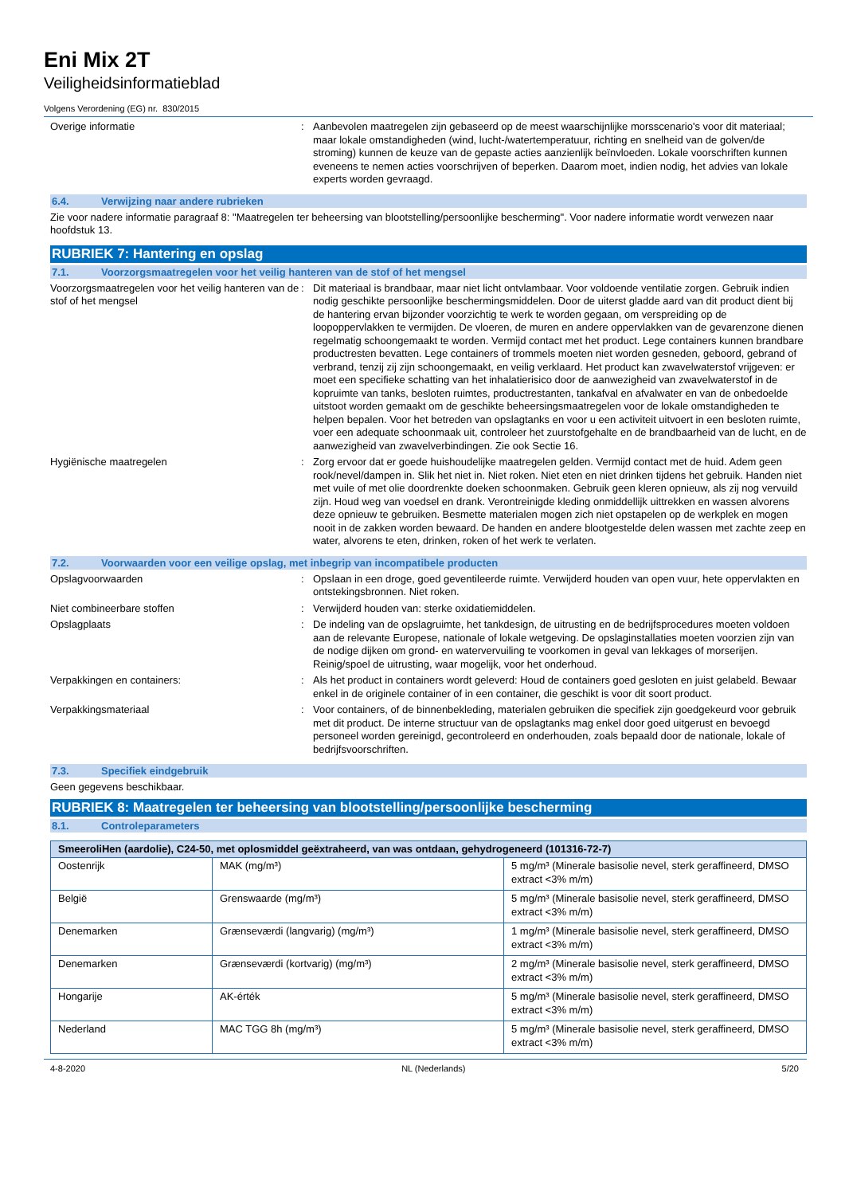Eni Mix 2T
Veiligheidsinformatieblad
Volgens Verordening (EG) nr. 830/2015
Overige informatie : Aanbevolen maatregelen zijn gebaseerd op de meest waarschijnlijke morsscenario's voor dit materiaal; maar lokale omstandigheden (wind, lucht-/watertemperatuur, richting en snelheid van de golven/de stroming) kunnen de keuze van de gepaste acties aanzienlijk beïnvloeden. Lokale voorschriften kunnen eveneens te nemen acties voorschrijven of beperken. Daarom moet, indien nodig, het advies van lokale experts worden gevraagd.
6.4. Verwijzing naar andere rubrieken
Zie voor nadere informatie paragraaf 8: "Maatregelen ter beheersing van blootstelling/persoonlijke bescherming". Voor nadere informatie wordt verwezen naar hoofdstuk 13.
RUBRIEK 7: Hantering en opslag
7.1. Voorzorgsmaatregelen voor het veilig hanteren van de stof of het mengsel
Voorzorgsmaatregelen voor het veilig hanteren van de stof of het mengsel
: Dit materiaal is brandbaar, maar niet licht ontvlambaar. Voor voldoende ventilatie zorgen. Gebruik indien nodig geschikte persoonlijke beschermingsmiddelen. Door de uiterst gladde aard van dit product dient bij de hantering ervan bijzonder voorzichtig te werk te worden gegaan, om verspreiding op de loopoppervlakken te vermijden. De vloeren, de muren en andere oppervlakken van de gevarenzone dienen regelmatig schoongemaakt te worden. Vermijd contact met het product. Lege containers kunnen brandbare productresten bevatten. Lege containers of trommels moeten niet worden gesneden, geboord, gebrand of verbrand, tenzij zij zijn schoongemaakt, en veilig verklaard. Het product kan zwavelwaterstof vrijgeven: er moet een specifieke schatting van het inhalatierisico door de aanwezigheid van zwavelwaterstof in de kopruimte van tanks, besloten ruimtes, productrestanten, tankafval en afvalwater en van de onbedoelde uitstoot worden gemaakt om de geschikte beheersingsmaatregelen voor de lokale omstandigheden te helpen bepalen. Voor het betreden van opslagtanks en voor u een activiteit uitvoert in een besloten ruimte, voer een adequate schoonmaak uit, controleer het zuurstofgehalte en de brandbaarheid van de lucht, en de aanwezigheid van zwavelverbindingen. Zie ook Sectie 16.
Hygiënische maatregelen : Zorg ervoor dat er goede huishoudelijke maatregelen gelden. Vermijd contact met de huid. Adem geen rook/nevel/dampen in. Slik het niet in. Niet roken. Niet eten en niet drinken tijdens het gebruik. Handen niet met vuile of met olie doordrenkte doeken schoonmaken. Gebruik geen kleren opnieuw, als zij nog vervuild zijn. Houd weg van voedsel en drank. Verontreinigde kleding onmiddellijk uittrekken en wassen alvorens deze opnieuw te gebruiken. Besmette materialen mogen zich niet opstapelen op de werkplek en mogen nooit in de zakken worden bewaard. De handen en andere blootgestelde delen wassen met zachte zeep en water, alvorens te eten, drinken, roken of het werk te verlaten.
7.2. Voorwaarden voor een veilige opslag, met inbegrip van incompatibele producten
Opslagvoorwaarden : Opslaan in een droge, goed geventileerde ruimte. Verwijderd houden van open vuur, hete oppervlakten en ontstekingsbronnen. Niet roken.
Niet combineerbare stoffen : Verwijderd houden van: sterke oxidatiemiddelen.
Opslagplaats : De indeling van de opslagruimte, het tankdesign, de uitrusting en de bedrijfsprocedures moeten voldoen aan de relevante Europese, nationale of lokale wetgeving. De opslaginstallaties moeten voorzien zijn van de nodige dijken om grond- en watervervuiling te voorkomen in geval van lekkages of morserijen. Reinig/spoel de uitrusting, waar mogelijk, voor het onderhoud.
Verpakkingen en containers: : Als het product in containers wordt geleverd: Houd de containers goed gesloten en juist gelabeld. Bewaar enkel in de originele container of in een container, die geschikt is voor dit soort product.
Verpakkingsmateriaal : Voor containers, of de binnenbekleding, materialen gebruiken die specifiek zijn goedgekeurd voor gebruik met dit product. De interne structuur van de opslagtanks mag enkel door goed uitgerust en bevoegd personeel worden gereinigd, gecontroleerd en onderhouden, zoals bepaald door de nationale, lokale of bedrijfsvoorschriften.
7.3. Specifiek eindgebruik
Geen gegevens beschikbaar.
RUBRIEK 8: Maatregelen ter beheersing van blootstelling/persoonlijke bescherming
8.1. Controleparameters
| SmeeroliHen (aardolie), C24-50, met oplosmiddel geëxtraheerd, van was ontdaan, gehydrogeneerd (101316-72-7) | | |
| --- | --- | --- |
| Oostenrijk | MAK (mg/m³) | 5 mg/m³ (Minerale basisolie nevel, sterk geraffineerd, DMSO extract <3% m/m) |
| België | Grenswaarde (mg/m³) | 5 mg/m³ (Minerale basisolie nevel, sterk geraffineerd, DMSO extract <3% m/m) |
| Denemarken | Grænseværdi (langvarig) (mg/m³) | 1 mg/m³ (Minerale basisolie nevel, sterk geraffineerd, DMSO extract <3% m/m) |
| Denemarken | Grænseværdi (kortvarig) (mg/m³) | 2 mg/m³ (Minerale basisolie nevel, sterk geraffineerd, DMSO extract <3% m/m) |
| Hongarije | AK-érték | 5 mg/m³ (Minerale basisolie nevel, sterk geraffineerd, DMSO extract <3% m/m) |
| Nederland | MAC TGG 8h (mg/m³) | 5 mg/m³ (Minerale basisolie nevel, sterk geraffineerd, DMSO extract <3% m/m) |
4-8-2020 NL (Nederlands) 5/20